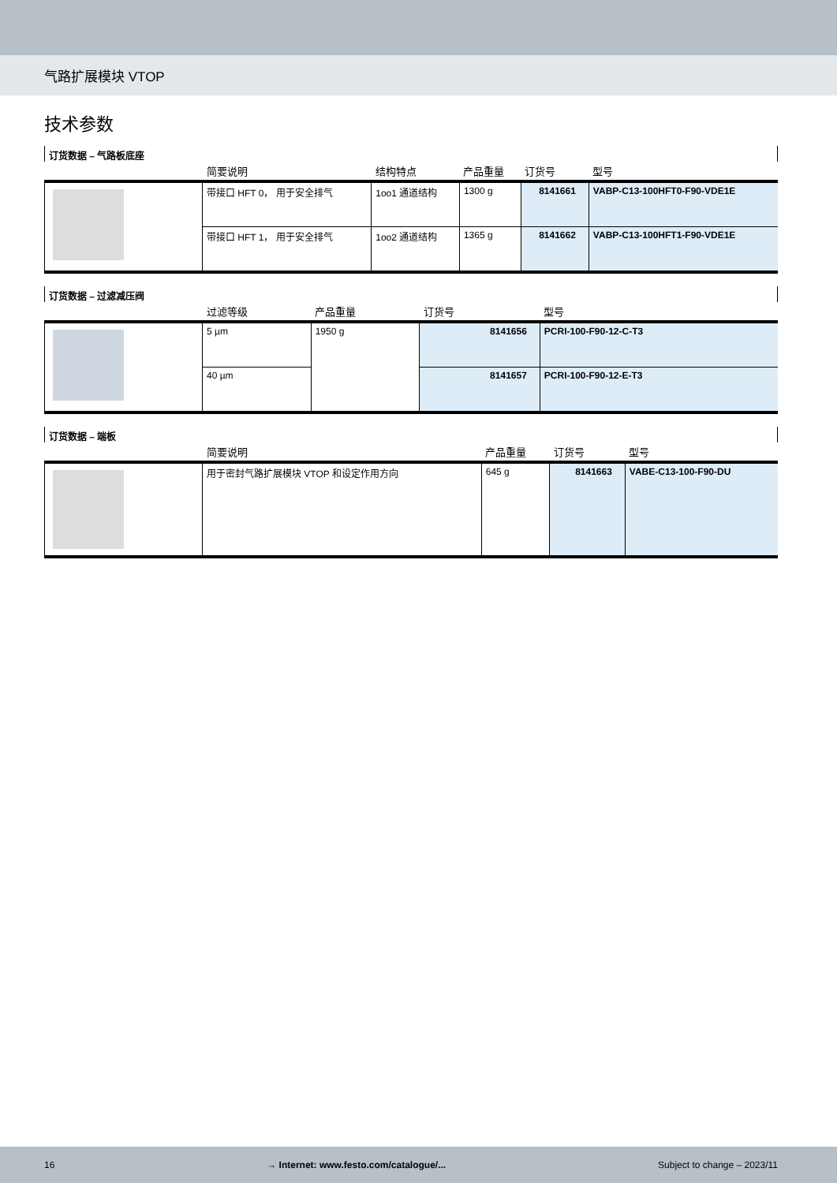气路扩展模块 VTOP
技术参数
订货数据 – 气路板底座
| | 简要说明 | 结构特点 | 产品重量 | 订货号 | 型号 |
| --- | --- | --- | --- | --- | --- |
| | 带接口 HFT 0， 用于安全排气 | 1oo1 通道结构 | 1300 g | 8141661 | VABP-C13-100HFT0-F90-VDE1E |
| | 带接口 HFT 1， 用于安全排气 | 1oo2 通道结构 | 1365 g | 8141662 | VABP-C13-100HFT1-F90-VDE1E |
订货数据 – 过滤减压阀
| | 过滤等级 | 产品重量 | 订货号 | 型号 |
| --- | --- | --- | --- | --- |
| | 5 µm | 1950 g | 8141656 | PCRI-100-F90-12-C-T3 |
| | 40 µm | | 8141657 | PCRI-100-F90-12-E-T3 |
订货数据 – 端板
| | 简要说明 | 产品重量 | 订货号 | 型号 |
| --- | --- | --- | --- | --- |
| | 用于密封气路扩展模块 VTOP 和设定作用方向 | 645 g | 8141663 | VABE-C13-100-F90-DU |
16 → Internet: www.festo.com/catalogue/... Subject to change – 2023/11